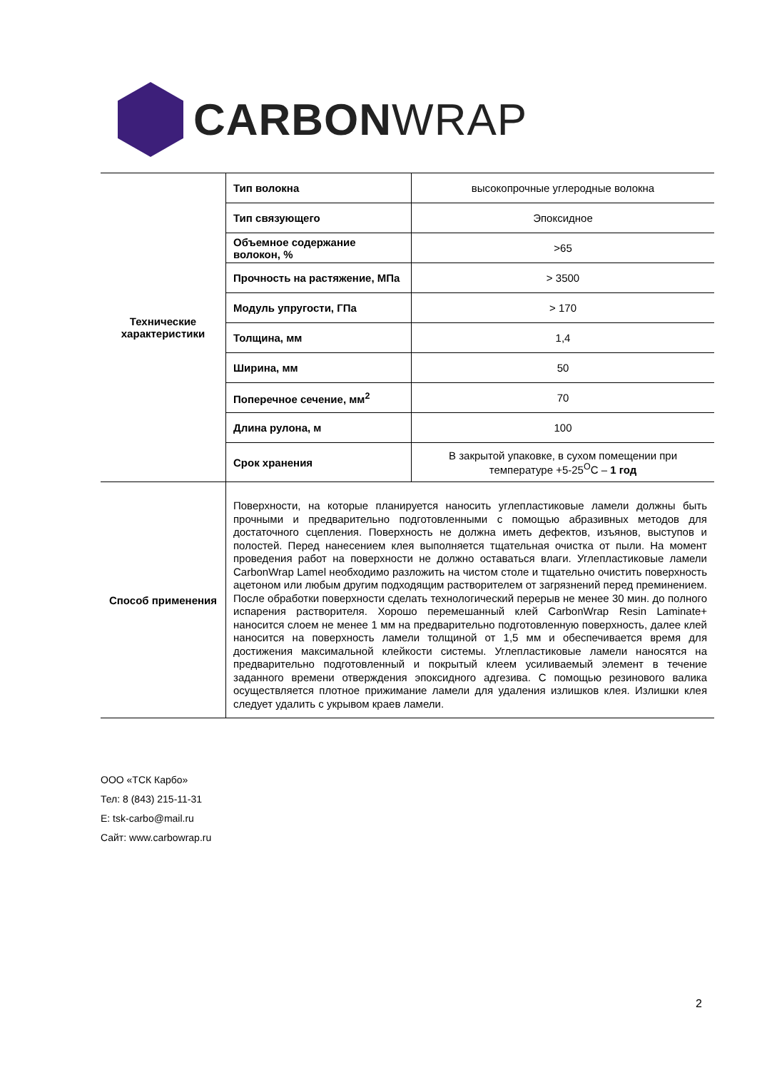CARBONWRAP
| Технические характеристики | Тип волокна | высокопрочные углеродные волокна |
| | Тип связующего | Эпоксидное |
| | Объемное содержание волокон, % | >65 |
| | Прочность на растяжение, МПа | > 3500 |
| | Модуль упругости, ГПа | > 170 |
| | Толщина, мм | 1,4 |
| | Ширина, мм | 50 |
| | Поперечное сечение, мм<sup>2</sup> | 70 |
| | Длина рулона, м | 100 |
| | Срок хранения | В закрытой упаковке, в сухом помещении при температуре +5-25<sup>O</sup>С – 1 год |
| Способ применения | Поверхности, на которые планируется наносить углепластиковые ламели должны быть прочными и предварительно подготовленными с помощью абразивных методов для достаточного сцепления. Поверхность не должна иметь дефектов, изъянов, выступов и полостей. Перед нанесением клея выполняется тщательная очистка от пыли. На момент проведения работ на поверхности не должно оставаться влаги. Углепластиковые ламели CarbonWrap Lamel необходимо разложить на чистом столе и тщательно очистить поверхность ацетоном или любым другим подходящим растворителем от загрязнений перед преминением. После обработки поверхности сделать технологический перерыв не менее 30 мин. до полного испарения растворителя. Хорошо перемешанный клей CarbonWrap Resin Laminate+ наносится слоем не менее 1 мм на предварительно подготовленную поверхность, далее клей наносится на поверхность ламели толщиной от 1,5 мм и обеспечивается время для достижения максимальной клейкости системы. Углепластиковые ламели наносятся на предварительно подготовленный и покрытый клеем усиливаемый элемент в течение заданного времени отверждения эпоксидного адгезива. С помощью резинового валика осуществляется плотное прижимание ламели для удаления излишков клея. Излишки клея следует удалить с укрывом краев ламели. | |
ООО «ТСК Карбо»
Тел: 8 (843) 215-11-31
E: tsk-carbo@mail.ru
Сайт: www.carbowrap.ru
2